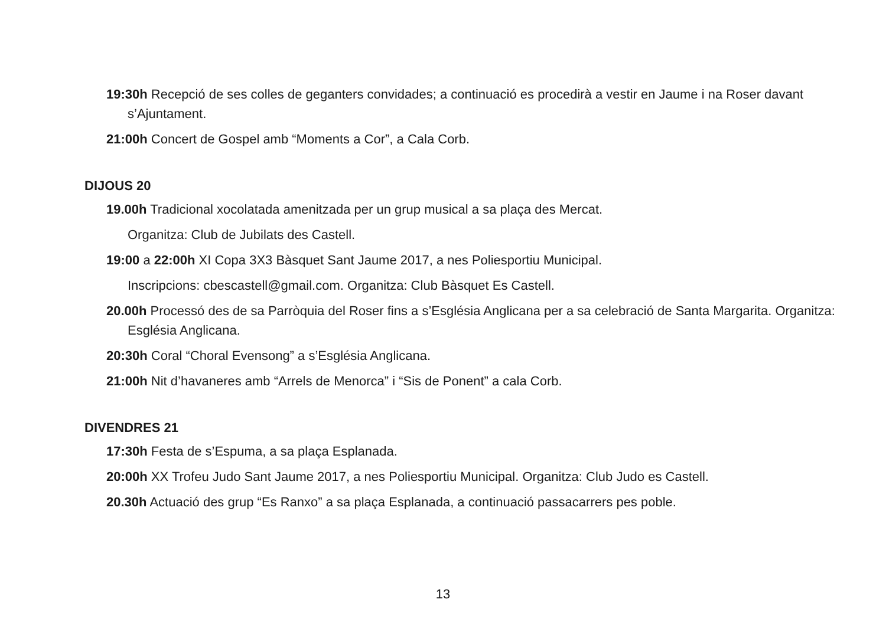19:30h Recepció de ses colles de geganters convidades; a continuació es procedirà a vestir en Jaume i na Roser davant s’Ajuntament.
21:00h Concert de Gospel amb “Moments a Cor”, a Cala Corb.
DIJOUS 20
19.00h Tradicional xocolatada amenitzada per un grup musical a sa plaça des Mercat.
Organitza: Club de Jubilats des Castell.
19:00 a 22:00h XI Copa 3X3 Bàsquet Sant Jaume 2017, a nes Poliesportiu Municipal.
Inscripcions: cbescastell@gmail.com. Organitza: Club Bàsquet Es Castell.
20.00h Processó des de sa Parròquia del Roser fins a s’Església Anglicana per a sa celebració de Santa Margarita. Organitza: Església Anglicana.
20:30h Coral “Choral Evensong” a s’Església Anglicana.
21:00h Nit d’havaneres amb “Arrels de Menorca” i “Sis de Ponent” a cala Corb.
DIVENDRES 21
17:30h Festa de s’Espuma, a sa plaça Esplanada.
20:00h XX Trofeu Judo Sant Jaume 2017, a nes Poliesportiu Municipal. Organitza: Club Judo es Castell.
20.30h Actuació des grup “Es Ranxo” a sa plaça Esplanada, a continuació passacarrers pes poble.
13